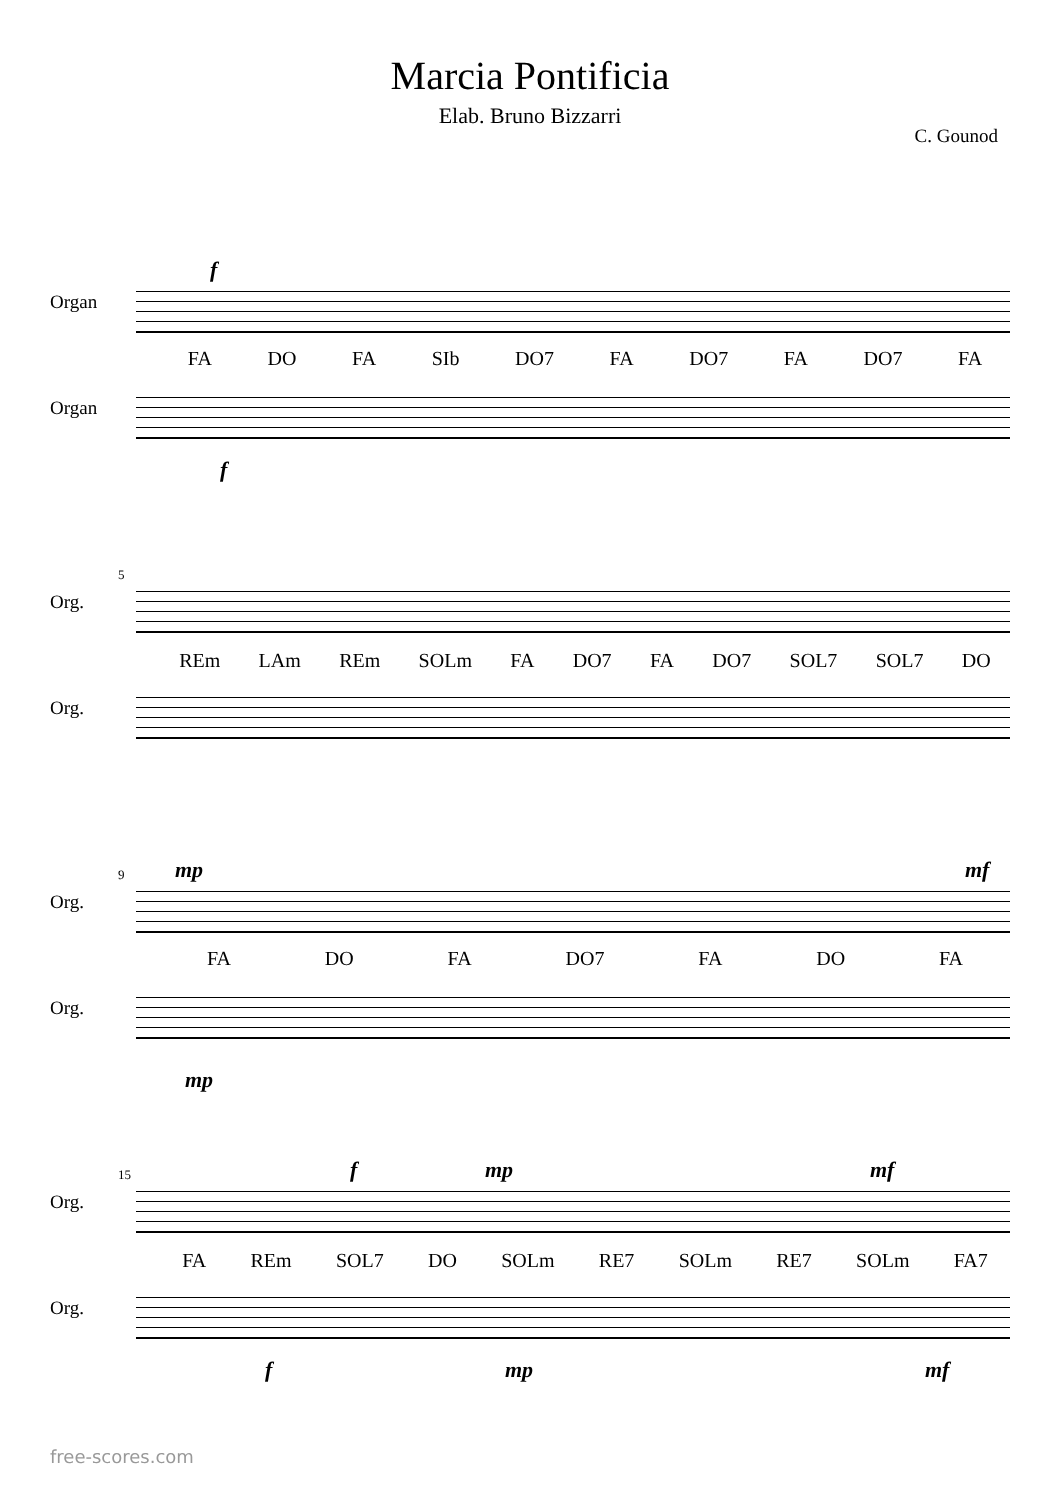Marcia Pontificia
Elab. Bruno Bizzarri
C. Gounod
f
Organ
FA DO FA SIb DO7 FA DO7 FA DO7 FA
Organ
f
5
Org.
REm LAm REm SOLm FA DO7 FA DO7 SOL7 SOL7 DO
Org.
mp mf
9
Org.
FA DO FA DO7 FA DO FA
Org.
mp
f mp mf
15
Org.
FA REm SOL7 DO SOLm RE7 SOLm RE7 SOLm FA7
Org.
f mp mf
free-scores.com